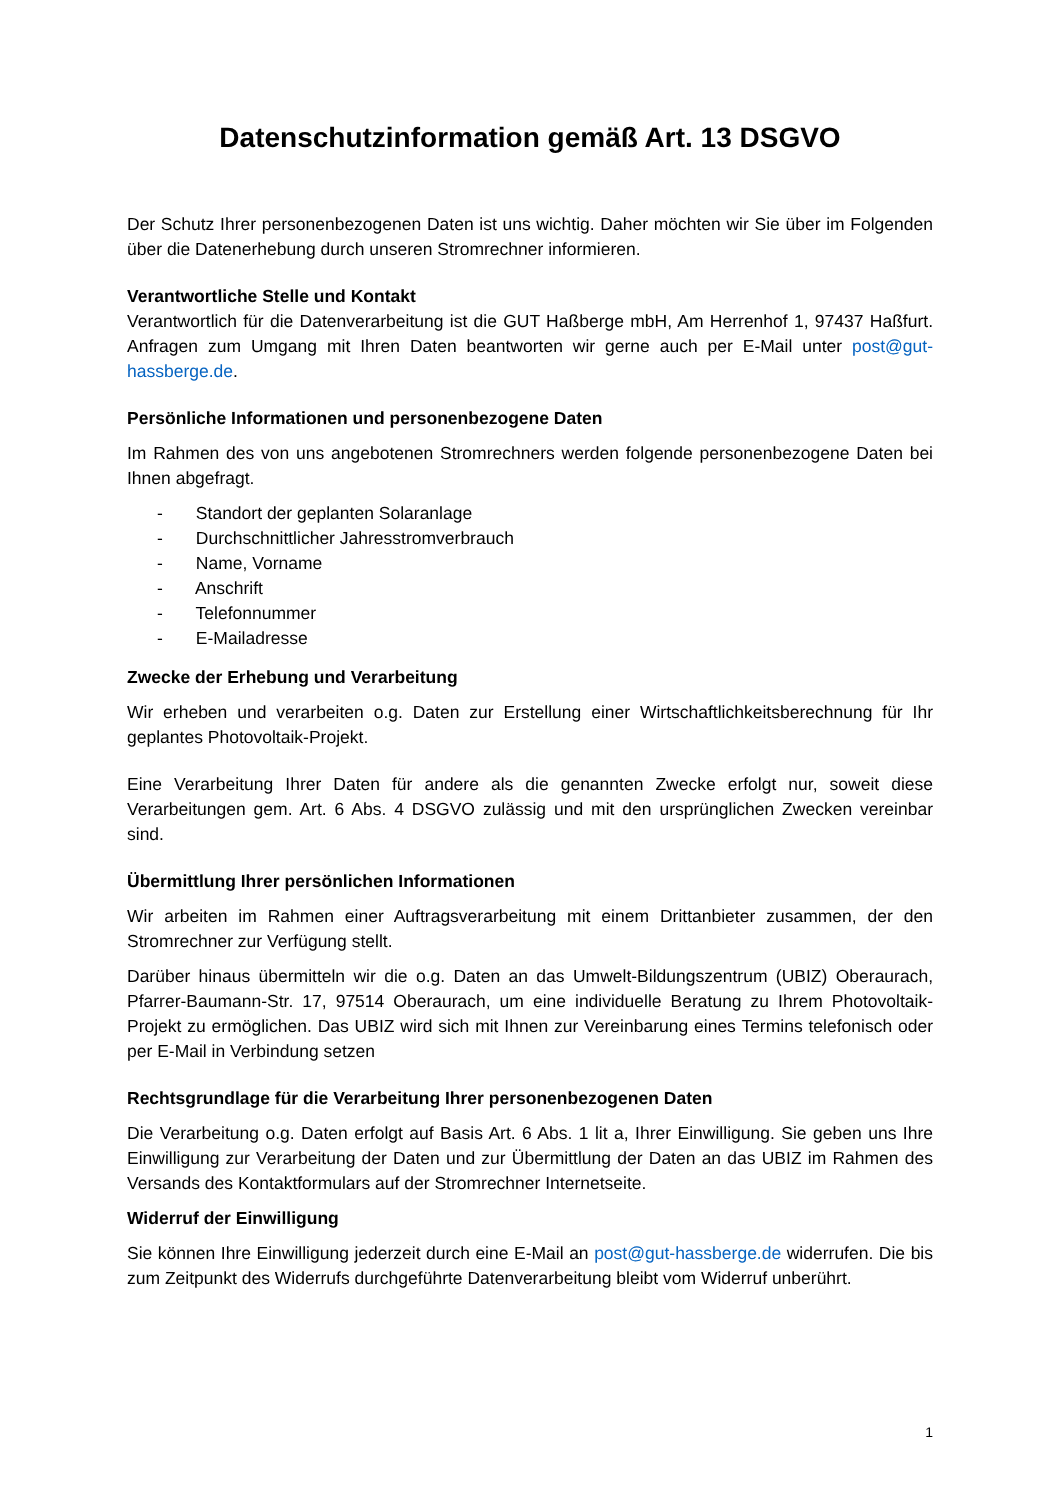Datenschutzinformation gemäß Art. 13 DSGVO
Der Schutz Ihrer personenbezogenen Daten ist uns wichtig. Daher möchten wir Sie über im Folgenden über die Datenerhebung durch unseren Stromrechner informieren.
Verantwortliche Stelle und Kontakt
Verantwortlich für die Datenverarbeitung ist die GUT Haßberge mbH, Am Herrenhof 1, 97437 Haßfurt. Anfragen zum Umgang mit Ihren Daten beantworten wir gerne auch per E-Mail unter post@gut-hassberge.de.
Persönliche Informationen und personenbezogene Daten
Im Rahmen des von uns angebotenen Stromrechners werden folgende personenbezogene Daten bei Ihnen abgefragt.
- Standort der geplanten Solaranlage
- Durchschnittlicher Jahresstromverbrauch
- Name, Vorname
- Anschrift
- Telefonnummer
- E-Mailadresse
Zwecke der Erhebung und Verarbeitung
Wir erheben und verarbeiten o.g. Daten zur Erstellung einer Wirtschaftlichkeitsberechnung für Ihr geplantes Photovoltaik-Projekt.
Eine Verarbeitung Ihrer Daten für andere als die genannten Zwecke erfolgt nur, soweit diese Verarbeitungen gem. Art. 6 Abs. 4 DSGVO zulässig und mit den ursprünglichen Zwecken vereinbar sind.
Übermittlung Ihrer persönlichen Informationen
Wir arbeiten im Rahmen einer Auftragsverarbeitung mit einem Drittanbieter zusammen, der den Stromrechner zur Verfügung stellt.
Darüber hinaus übermitteln wir die o.g. Daten an das Umwelt-Bildungszentrum (UBIZ) Oberaurach, Pfarrer-Baumann-Str. 17, 97514 Oberaurach, um eine individuelle Beratung zu Ihrem Photovoltaik-Projekt zu ermöglichen. Das UBIZ wird sich mit Ihnen zur Vereinbarung eines Termins telefonisch oder per E-Mail in Verbindung setzen
Rechtsgrundlage für die Verarbeitung Ihrer personenbezogenen Daten
Die Verarbeitung o.g. Daten erfolgt auf Basis Art. 6 Abs. 1 lit a, Ihrer Einwilligung. Sie geben uns Ihre Einwilligung zur Verarbeitung der Daten und zur Übermittlung der Daten an das UBIZ im Rahmen des Versands des Kontaktformulars auf der Stromrechner Internetseite.
Widerruf der Einwilligung
Sie können Ihre Einwilligung jederzeit durch eine E-Mail an post@gut-hassberge.de widerrufen. Die bis zum Zeitpunkt des Widerrufs durchgeführte Datenverarbeitung bleibt vom Widerruf unberührt.
1